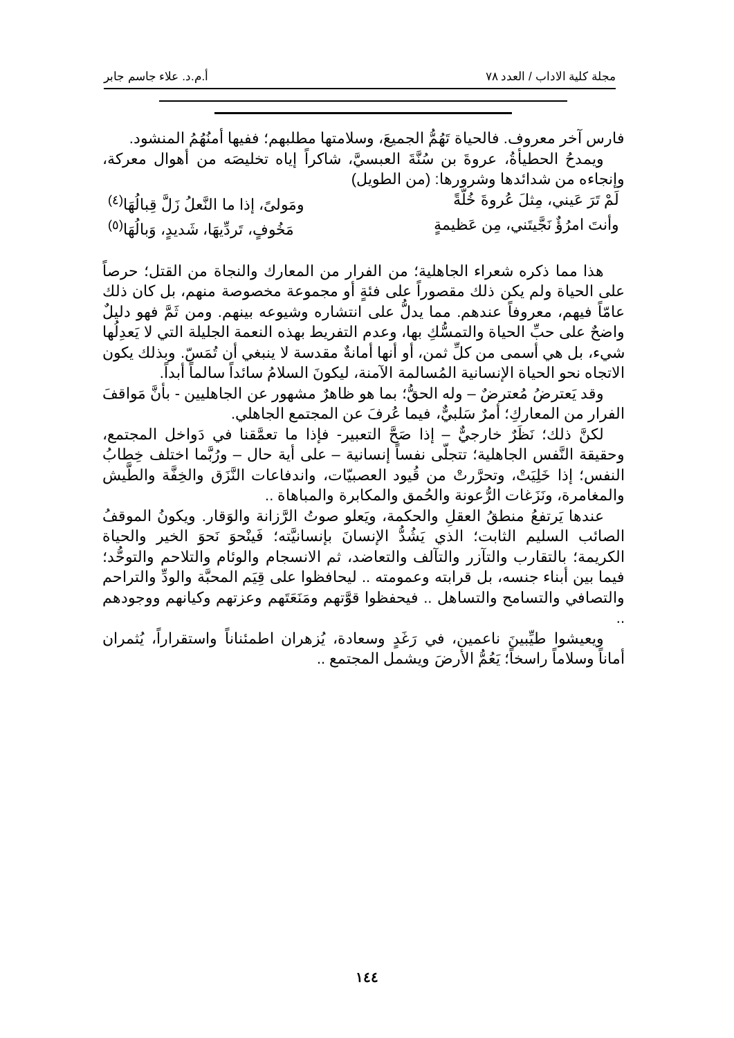مجلة كلية الاداب / العدد ٧٨ أ.م.د. علاء جاسم جابر
فارس آخر معروف. فالحياة تَهُمُّ الجميعَ، وسلامتها مطلبهم؛ ففيها أمنُهُمُ المنشود.
ويمدحُ الحطيأةُ، عروةَ بن سُنَّةَ العبسيَّ، شاكراً إياه تخليصَه من أهوال معركة، وإنجاءه من شدائدها وشرورها: (من الطويل)
لَمْ تَرَ عَيني، مِثلَ عُروةَ خُلّةً ومَولىً، إذا ما النَّعلُ زَلَّ قِبالُهَا<sup>(٤)</sup>
وأنتَ امرُؤٌ نَجَّيتَني، مِن عَظيمةٍ مَخُوفٍ، تَردِّيهَا، شَديدٍ، وَبالُهَا<sup>(٥)</sup>
هذا مما ذكره شعراء الجاهلية؛ من الفرار من المعارك والنجاة من القتل؛ حرصاً على الحياة ولم يكن ذلك مقصوراً على فئةٍ أو مجموعة مخصوصة منهم، بل كان ذلك عامّاً فيهم، معروفاً عندهم. مما يدلُّ على انتشاره وشيوعه بينهم. ومن ثَمَّ فهو دليلٌ واضحٌ على حبِّ الحياة والتمسُّكِ بها، وعدم التفريط بهذه النعمة الجليلة التي لا يَعدِلُها شيء، بل هي أسمى من كلِّ ثمن، أو أنها أمانةٌ مقدسة لا ينبغي أن تُمَسّ. وبذلك يكون الاتجاه نحو الحياة الإنسانية المُسالمة الآمنة، ليكونَ السلامُ سائداً سالماً أبداً.
وقد يَعترضُ مُعترضٌ – وله الحقُّ؛ بما هو ظاهرٌ مشهور عن الجاهليين - بأنَّ مَواقفَ الفرار من المعاركِ؛ أمرٌ سَلبيٌّ، فيما عُرفَ عن المجتمع الجاهلي.
لكنَّ ذلك؛ نَظَرٌ خارجيٌّ – إذا صَحَّ التعبير- فإذا ما تعمَّقنا في دَواخل المجتمع، وحقيقة النَّفس الجاهلية؛ تتجلّى نفساً إنسانية – على أية حال – ورُبَّما اختلف خِطابُ النفس؛ إذا خَلِيَتْ، وتحرَّرتْ من قُيود العصبيّات، واندفاعات النَّزَق والخِفَّة والطَّيش والمغامرة، ونَزَغات الرُّعونة والحُمق والمكابرة والمباهاة ..
عندها يَرتفعُ منطقُ العقلِ والحكمة، ويَعلو صوتُ الرَّزانة والوَقار. ويكونُ الموقفُ الصائب السليم الثابت؛ الذي يَشُدُّ الإنسانَ بإنسانيَّته؛ فَينْحوَ نَحوَ الخير والحياة الكريمة؛ بالتقارب والتآزر والتآلف والتعاضد، ثم الانسجام والوئام والتلاحم والتوحُّد؛ فيما بين أبناء جنسه، بل قرابته وعمومته .. ليحافظوا على قِيَم المحبَّة والودِّ والتراحم والتصافي والتسامح والتساهل .. فيحفظوا قوَّتهم ومَنَعَتَهم وعزتهم وكيانهم ووجودهم ..
ويعيشوا طيِّبينَ ناعمين، في رَغَدٍ وسعادة، يُزهران اطمئناناً واستقراراً، يُثمران أماناً وسلاماً راسخاً؛ يَعُمُّ الأرضَ ويشمل المجتمع ..
١٤٤